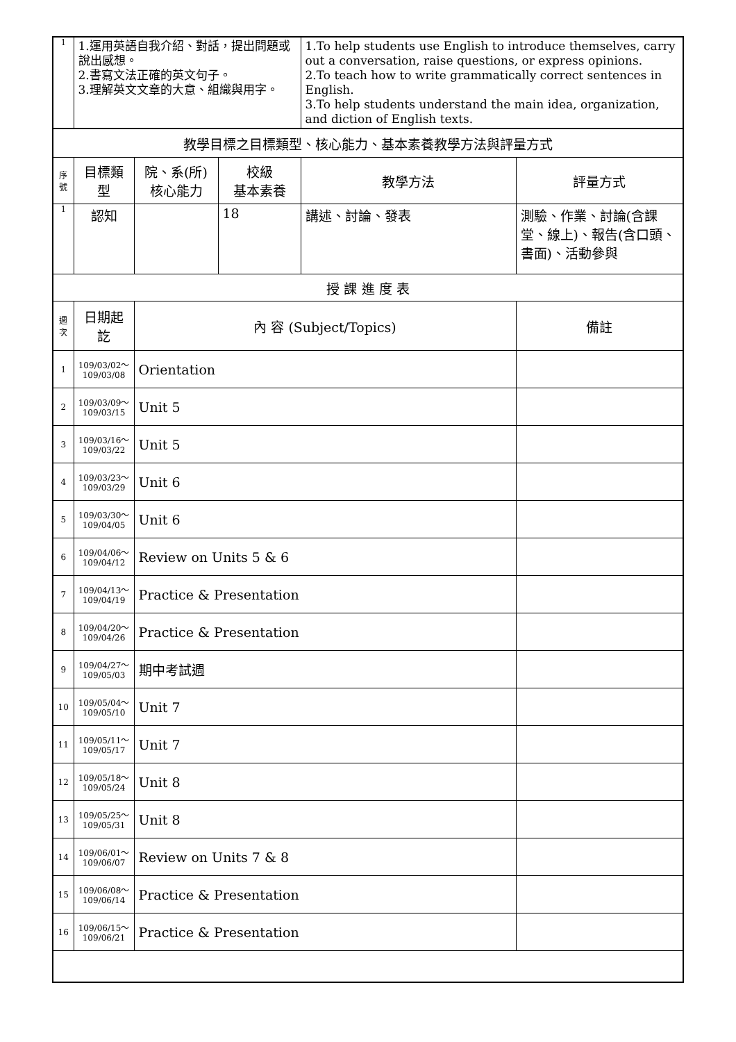| 1 | 1.運用英語自我介紹、對話，提出問題或說出感想。 2.書寫文法正確的英文句子。 3.理解英文文章的大意、組織與用字。 | | | 1.To help students use English to introduce themselves, carry out a conversation, raise questions, or express opinions. 2.To teach how to write grammatically correct sentences in English. 3.To help students understand the main idea, organization, and diction of English texts. | |
| 教學目標之目標類型、核心能力、基本素養教學方法與評量方式 | | | | | |
| 序 號 | 目標類型 | 院、系(所) 核心能力 | 校級 基本素養 | 教學方法 | 評量方式 |
| 1 | 認知 | | 18 | 講述、討論、發表 | 測驗、作業、討論(含課堂、線上)、報告(含口頭、書面)、活動參與 |
| 授 課 進 度 表 | | | | | |
| 週 次 | 日期起訖 | 內 容 (Subject/Topics) | | | 備註 |
| 1 | 109/03/02～ 109/03/08 | Orientation | | | |
| 2 | 109/03/09～ 109/03/15 | Unit 5 | | | |
| 3 | 109/03/16～ 109/03/22 | Unit 5 | | | |
| 4 | 109/03/23～ 109/03/29 | Unit 6 | | | |
| 5 | 109/03/30～ 109/04/05 | Unit 6 | | | |
| 6 | 109/04/06～ 109/04/12 | Review on Units 5 & 6 | | | |
| 7 | 109/04/13～ 109/04/19 | Practice & Presentation | | | |
| 8 | 109/04/20～ 109/04/26 | Practice & Presentation | | | |
| 9 | 109/04/27～ 109/05/03 | 期中考試週 | | | |
| 10 | 109/05/04～ 109/05/10 | Unit 7 | | | |
| 11 | 109/05/11～ 109/05/17 | Unit 7 | | | |
| 12 | 109/05/18～ 109/05/24 | Unit 8 | | | |
| 13 | 109/05/25～ 109/05/31 | Unit 8 | | | |
| 14 | 109/06/01～ 109/06/07 | Review on Units 7 & 8 | | | |
| 15 | 109/06/08～ 109/06/14 | Practice & Presentation | | | |
| 16 | 109/06/15～ 109/06/21 | Practice & Presentation | | | |